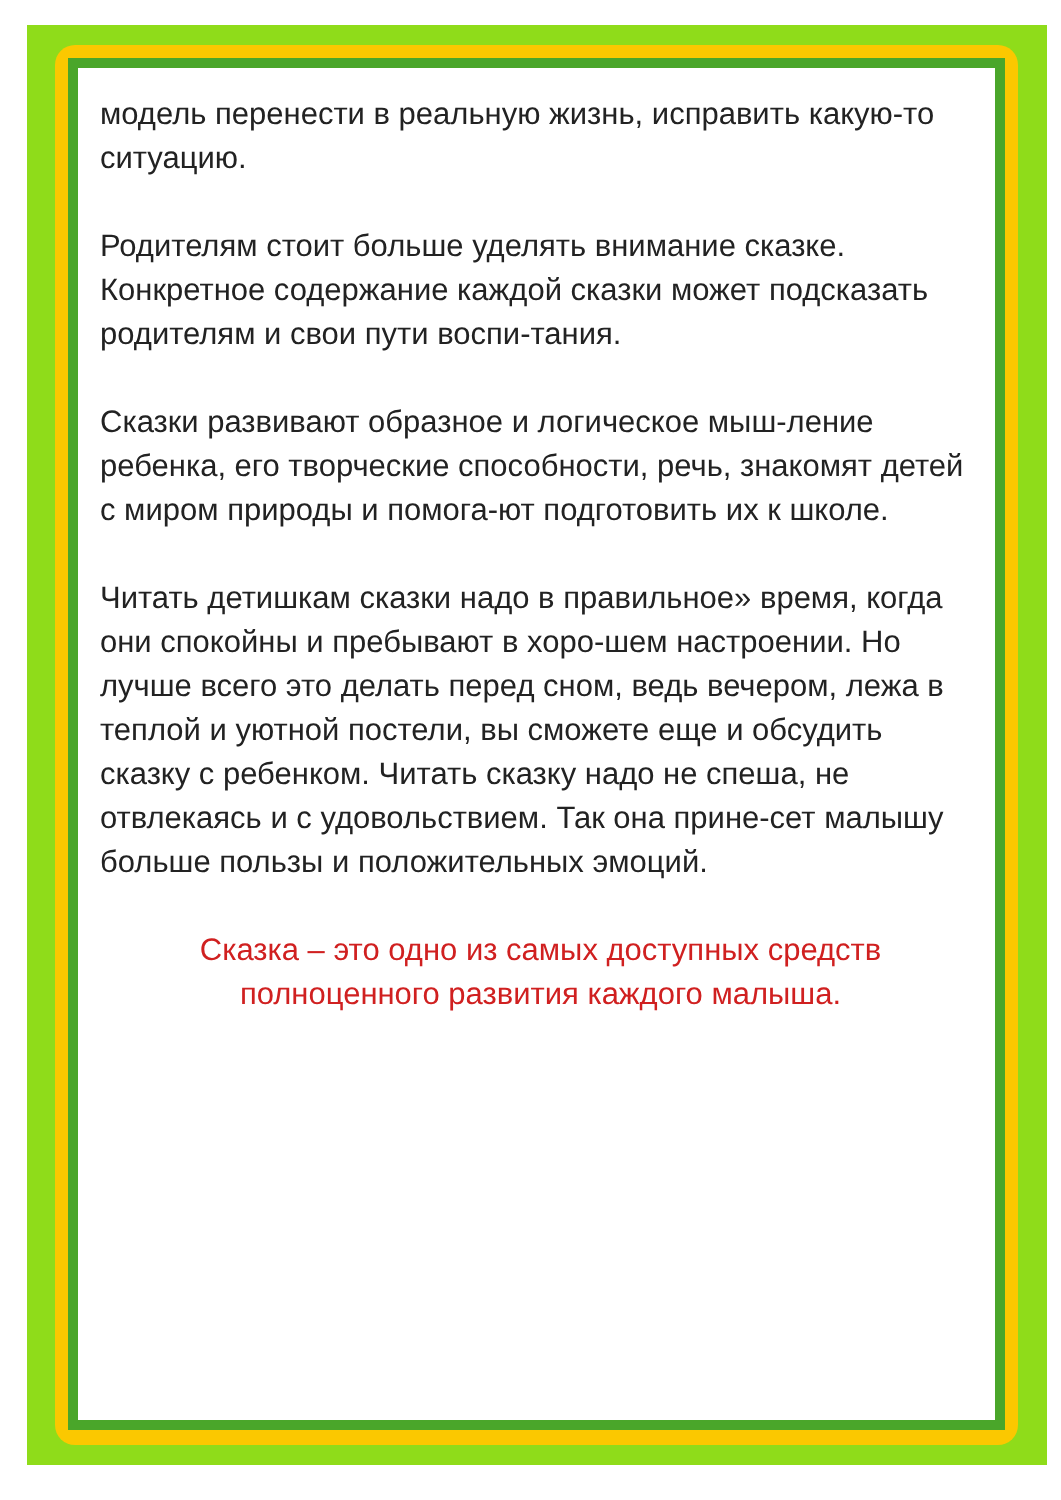модель перенести в реальную жизнь, исправить какую-то ситуацию.
Родителям стоит больше уделять внимание сказке. Конкретное содержание каждой сказки может подсказать родителям и свои пути воспи-тания.
Сказки развивают образное и логическое мыш-ление ребенка, его творческие способности, речь, знакомят детей с миром природы и помога-ют подготовить их к школе.
Читать детишкам сказки надо в правильное» время, когда они спокойны и пребывают в хоро-шем настроении. Но лучше всего это делать перед сном, ведь вечером, лежа в теплой и уютной постели, вы сможете еще и обсудить сказку с ребенком. Читать сказку надо не спеша, не отвлекаясь и с удовольствием. Так она прине-сет малышу больше пользы и положительных эмоций.
Сказка – это одно из самых доступных средств полноценного развития каждого малыша.